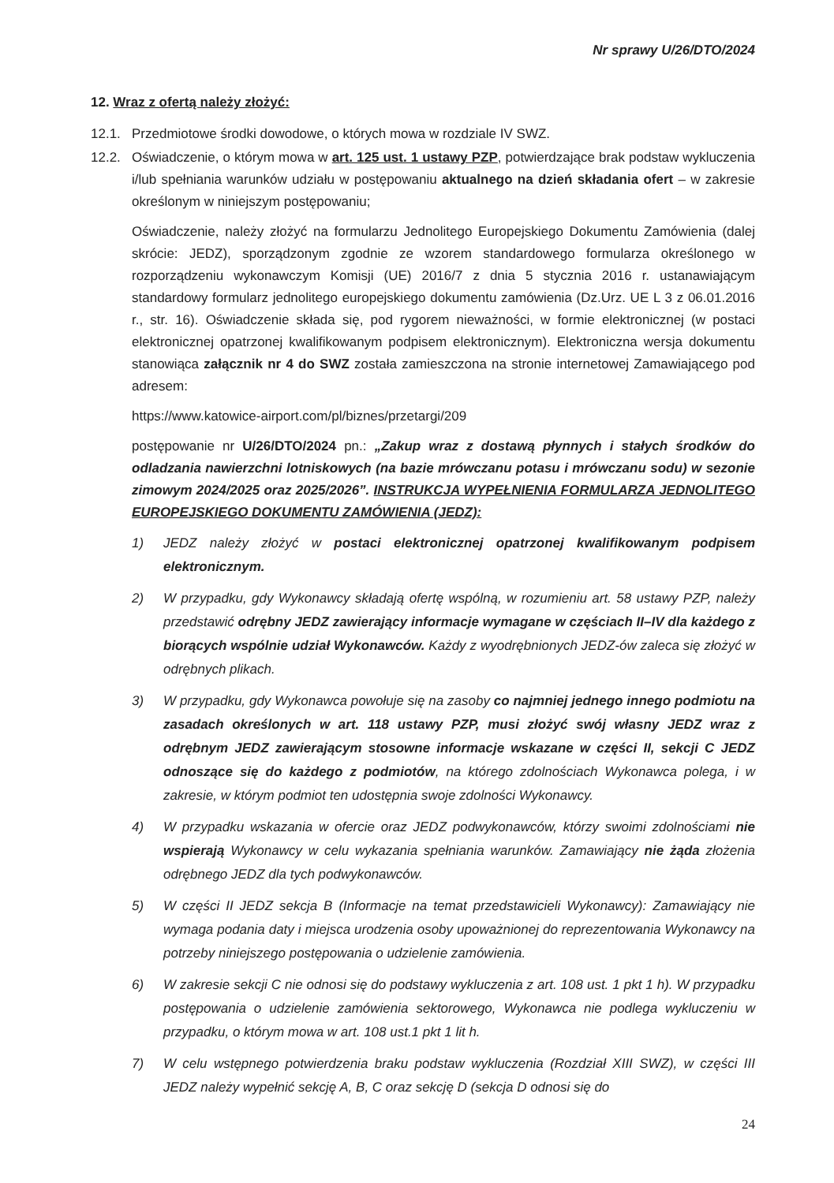Nr sprawy U/26/DTO/2024
12. Wraz z ofertą należy złożyć:
12.1. Przedmiotowe środki dowodowe, o których mowa w rozdziale IV SWZ.
12.2. Oświadczenie, o którym mowa w art. 125 ust. 1 ustawy PZP, potwierdzające brak podstaw wykluczenia i/lub spełniania warunków udziału w postępowaniu aktualnego na dzień składania ofert – w zakresie określonym w niniejszym postępowaniu;
Oświadczenie, należy złożyć na formularzu Jednolitego Europejskiego Dokumentu Zamówienia (dalej skrócie: JEDZ), sporządzonym zgodnie ze wzorem standardowego formularza określonego w rozporządzeniu wykonawczym Komisji (UE) 2016/7 z dnia 5 stycznia 2016 r. ustanawiającym standardowy formularz jednolitego europejskiego dokumentu zamówienia (Dz.Urz. UE L 3 z 06.01.2016 r., str. 16). Oświadczenie składa się, pod rygorem nieważności, w formie elektronicznej (w postaci elektronicznej opatrzonej kwalifikowanym podpisem elektronicznym). Elektroniczna wersja dokumentu stanowiąca załącznik nr 4 do SWZ została zamieszczona na stronie internetowej Zamawiającego pod adresem:
https://www.katowice-airport.com/pl/biznes/przetargi/209
postępowanie nr U/26/DTO/2024 pn.: „Zakup wraz z dostawą płynnych i stałych środków do odladzania nawierzchni lotniskowych (na bazie mrówczanu potasu i mrówczanu sodu) w sezonie zimowym 2024/2025 oraz 2025/2026”. INSTRUKCJA WYPEŁNIENIA FORMULARZA JEDNOLITEGO EUROPEJSKIEGO DOKUMENTU ZAMÓWIENIA (JEDZ):
1) JEDZ należy złożyć w postaci elektronicznej opatrzonej kwalifikowanym podpisem elektronicznym.
2) W przypadku, gdy Wykonawcy składają ofertę wspólną, w rozumieniu art. 58 ustawy PZP, należy przedstawić odrębny JEDZ zawierający informacje wymagane w częściach II–IV dla każdego z biorących wspólnie udział Wykonawców. Każdy z wyodrębnionych JEDZ-ów zaleca się złożyć w odrębnych plikach.
3) W przypadku, gdy Wykonawca powołuje się na zasoby co najmniej jednego innego podmiotu na zasadach określonych w art. 118 ustawy PZP, musi złożyć swój własny JEDZ wraz z odrębnym JEDZ zawierającym stosowne informacje wskazane w części II, sekcji C JEDZ odnoszące się do każdego z podmiotów, na którego zdolnościach Wykonawca polega, i w zakresie, w którym podmiot ten udostępnia swoje zdolności Wykonawcy.
4) W przypadku wskazania w ofercie oraz JEDZ podwykonawców, którzy swoimi zdolnościami nie wspierają Wykonawcy w celu wykazania spełniania warunków. Zamawiający nie żąda złożenia odrębnego JEDZ dla tych podwykonawców.
5) W części II JEDZ sekcja B (Informacje na temat przedstawicieli Wykonawcy): Zamawiający nie wymaga podania daty i miejsca urodzenia osoby upoważnionej do reprezentowania Wykonawcy na potrzeby niniejszego postępowania o udzielenie zamówienia.
6) W zakresie sekcji C nie odnosi się do podstawy wykluczenia z art. 108 ust. 1 pkt 1 h). W przypadku postępowania o udzielenie zamówienia sektorowego, Wykonawca nie podlega wykluczeniu w przypadku, o którym mowa w art. 108 ust.1 pkt 1 lit h.
7) W celu wstępnego potwierdzenia braku podstaw wykluczenia (Rozdział XIII SWZ), w części III JEDZ należy wypełnić sekcję A, B, C oraz sekcję D (sekcja D odnosi się do
24